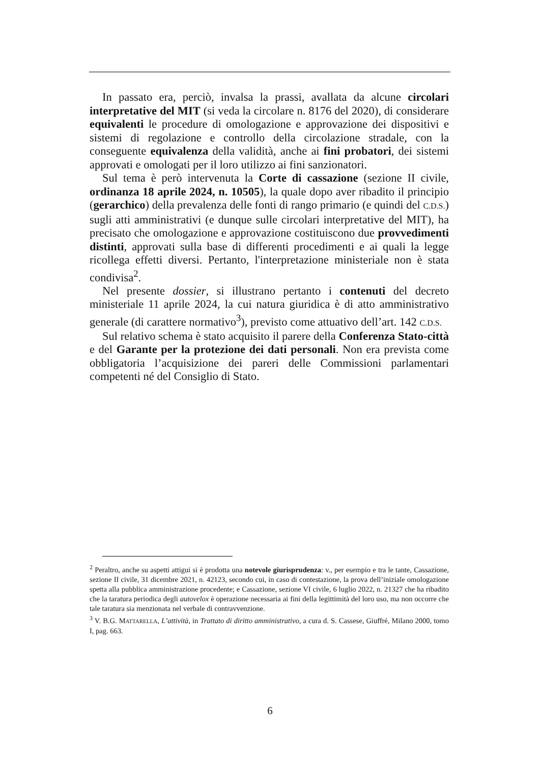In passato era, perciò, invalsa la prassi, avallata da alcune circolari interpretative del MIT (si veda la circolare n. 8176 del 2020), di considerare equivalenti le procedure di omologazione e approvazione dei dispositivi e sistemi di regolazione e controllo della circolazione stradale, con la conseguente equivalenza della validità, anche ai fini probatori, dei sistemi approvati e omologati per il loro utilizzo ai fini sanzionatori.
Sul tema è però intervenuta la Corte di cassazione (sezione II civile, ordinanza 18 aprile 2024, n. 10505), la quale dopo aver ribadito il principio (gerarchico) della prevalenza delle fonti di rango primario (e quindi del C.D.S.) sugli atti amministrativi (e dunque sulle circolari interpretative del MIT), ha precisato che omologazione e approvazione costituiscono due provvedimenti distinti, approvati sulla base di differenti procedimenti e ai quali la legge ricollega effetti diversi. Pertanto, l'interpretazione ministeriale non è stata condivisa<sup>2</sup>.
Nel presente dossier, si illustrano pertanto i contenuti del decreto ministeriale 11 aprile 2024, la cui natura giuridica è di atto amministrativo generale (di carattere normativo<sup>3</sup>), previsto come attuativo dell’art. 142 C.D.S.
Sul relativo schema è stato acquisito il parere della Conferenza Stato-città e del Garante per la protezione dei dati personali. Non era prevista come obbligatoria l’acquisizione dei pareri delle Commissioni parlamentari competenti né del Consiglio di Stato.
<sup>2</sup> Peraltro, anche su aspetti attigui si è prodotta una notevole giurisprudenza: v., per esempio e tra le tante, Cassazione, sezione II civile, 31 dicembre 2021, n. 42123, secondo cui, in caso di contestazione, la prova dell’iniziale omologazione spetta alla pubblica amministrazione procedente; e Cassazione, sezione VI civile, 6 luglio 2022, n. 21327 che ha ribadito che la taratura periodica degli autovelox è operazione necessaria ai fini della legittimità del loro uso, ma non occorre che tale taratura sia menzionata nel verbale di contravvenzione.
<sup>3</sup> V. B.G. MATTARELLA, L’attività, in Trattato di diritto amministrativo, a cura d. S. Cassese, Giuffré, Milano 2000, tomo I, pag. 663.
6